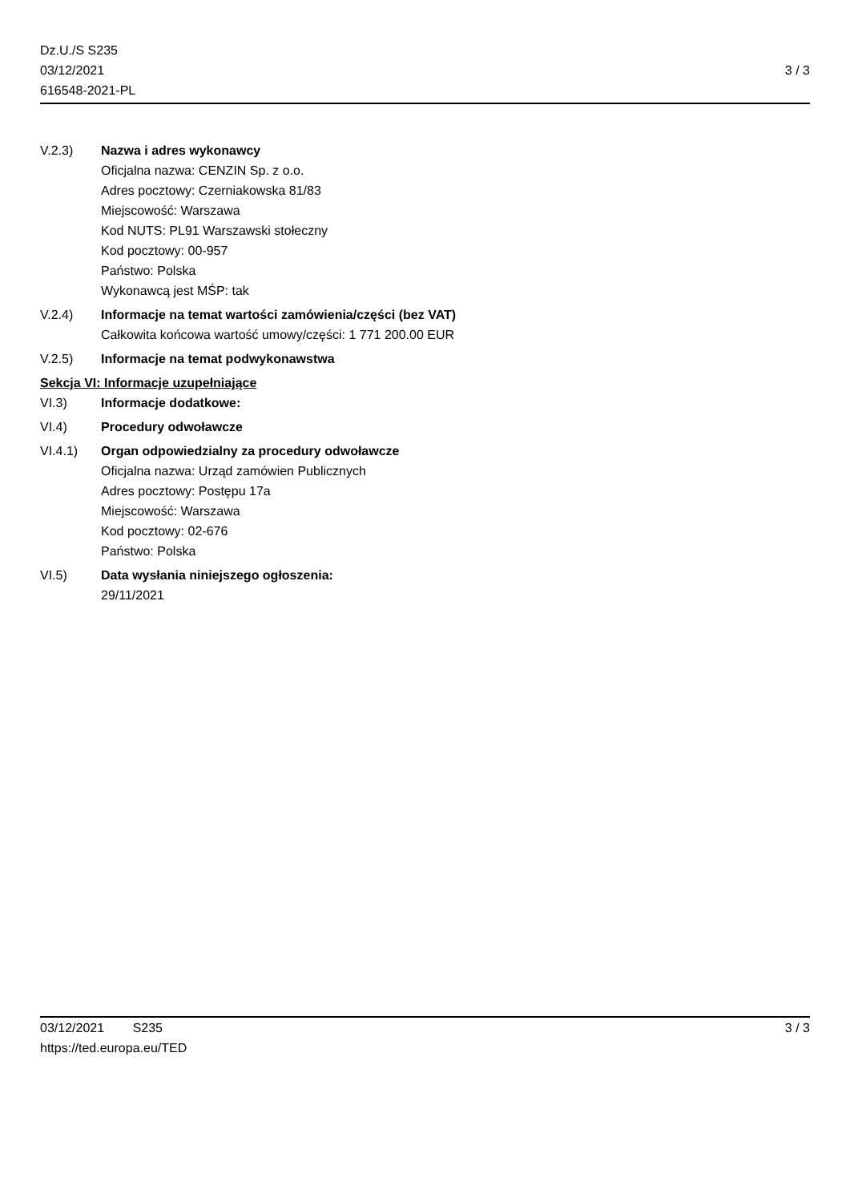Dz.U./S S235
03/12/2021
616548-2021-PL
3 / 3
V.2.3) Nazwa i adres wykonawcy
Oficjalna nazwa: CENZIN Sp. z o.o.
Adres pocztowy: Czerniakowska 81/83
Miejscowość: Warszawa
Kod NUTS: PL91 Warszawski stołeczny
Kod pocztowy: 00-957
Państwo: Polska
Wykonawcą jest MŚP: tak
V.2.4) Informacje na temat wartości zamówienia/części (bez VAT)
Całkowita końcowa wartość umowy/części: 1 771 200.00 EUR
V.2.5) Informacje na temat podwykonawstwa
Sekcja VI: Informacje uzupełniające
VI.3) Informacje dodatkowe:
VI.4) Procedury odwoławcze
VI.4.1) Organ odpowiedzialny za procedury odwoławcze
Oficjalna nazwa: Urząd zamówien Publicznych
Adres pocztowy: Postępu 17a
Miejscowość: Warszawa
Kod pocztowy: 02-676
Państwo: Polska
VI.5) Data wysłania niniejszego ogłoszenia:
29/11/2021
03/12/2021 S235
https://ted.europa.eu/TED
3 / 3